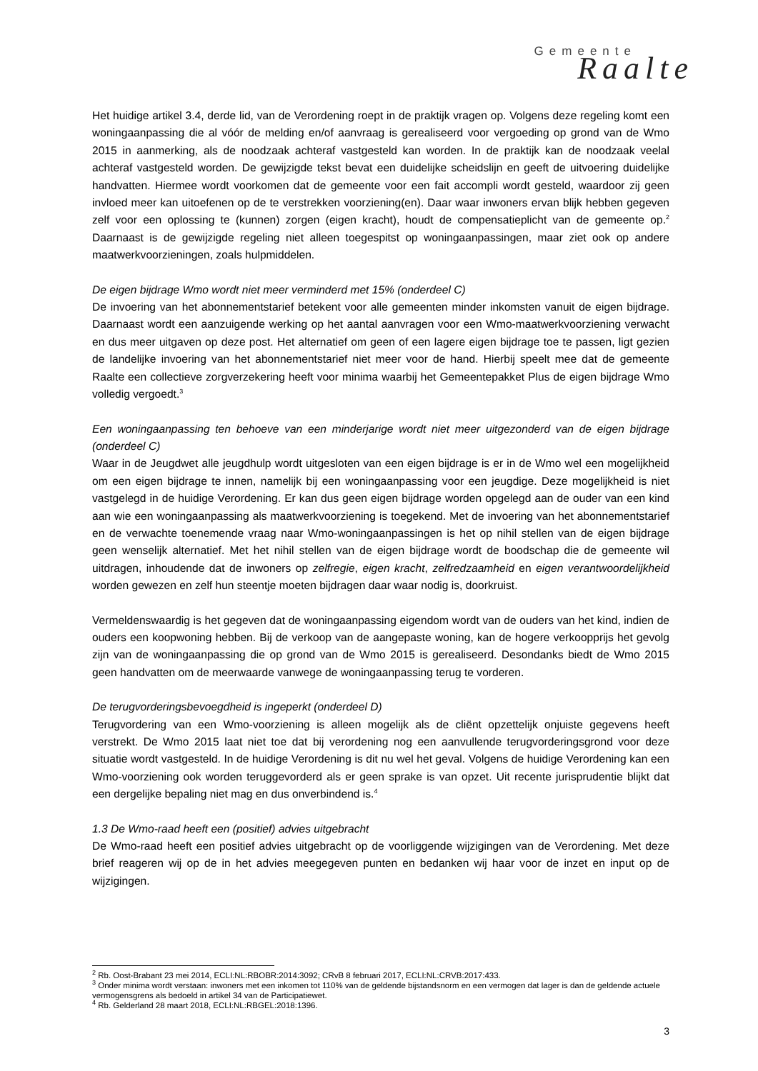Gemeente
Raalte
Het huidige artikel 3.4, derde lid, van de Verordening roept in de praktijk vragen op. Volgens deze regeling komt een woningaanpassing die al vóór de melding en/of aanvraag is gerealiseerd voor vergoeding op grond van de Wmo 2015 in aanmerking, als de noodzaak achteraf vastgesteld kan worden. In de praktijk kan de noodzaak veelal achteraf vastgesteld worden. De gewijzigde tekst bevat een duidelijke scheidslijn en geeft de uitvoering duidelijke handvatten. Hiermee wordt voorkomen dat de gemeente voor een fait accompli wordt gesteld, waardoor zij geen invloed meer kan uitoefenen op de te verstrekken voorziening(en). Daar waar inwoners ervan blijk hebben gegeven zelf voor een oplossing te (kunnen) zorgen (eigen kracht), houdt de compensatieplicht van de gemeente op.<sup>2</sup> Daarnaast is de gewijzigde regeling niet alleen toegespitst op woningaanpassingen, maar ziet ook op andere maatwerkvoorzieningen, zoals hulpmiddelen.
De eigen bijdrage Wmo wordt niet meer verminderd met 15% (onderdeel C)
De invoering van het abonnementstarief betekent voor alle gemeenten minder inkomsten vanuit de eigen bijdrage. Daarnaast wordt een aanzuigende werking op het aantal aanvragen voor een Wmo-maatwerkvoorziening verwacht en dus meer uitgaven op deze post. Het alternatief om geen of een lagere eigen bijdrage toe te passen, ligt gezien de landelijke invoering van het abonnementstarief niet meer voor de hand. Hierbij speelt mee dat de gemeente Raalte een collectieve zorgverzekering heeft voor minima waarbij het Gemeentepakket Plus de eigen bijdrage Wmo volledig vergoedt.<sup>3</sup>
Een woningaanpassing ten behoeve van een minderjarige wordt niet meer uitgezonderd van de eigen bijdrage (onderdeel C)
Waar in de Jeugdwet alle jeugdhulp wordt uitgesloten van een eigen bijdrage is er in de Wmo wel een mogelijkheid om een eigen bijdrage te innen, namelijk bij een woningaanpassing voor een jeugdige. Deze mogelijkheid is niet vastgelegd in de huidige Verordening. Er kan dus geen eigen bijdrage worden opgelegd aan de ouder van een kind aan wie een woningaanpassing als maatwerkvoorziening is toegekend. Met de invoering van het abonnementstarief en de verwachte toenemende vraag naar Wmo-woningaanpassingen is het op nihil stellen van de eigen bijdrage geen wenselijk alternatief. Met het nihil stellen van de eigen bijdrage wordt de boodschap die de gemeente wil uitdragen, inhoudende dat de inwoners op zelfregie, eigen kracht, zelfredzaamheid en eigen verantwoordelijkheid worden gewezen en zelf hun steentje moeten bijdragen daar waar nodig is, doorkruist.
Vermeldenswaardig is het gegeven dat de woningaanpassing eigendom wordt van de ouders van het kind, indien de ouders een koopwoning hebben. Bij de verkoop van de aangepaste woning, kan de hogere verkoopprijs het gevolg zijn van de woningaanpassing die op grond van de Wmo 2015 is gerealiseerd. Desondanks biedt de Wmo 2015 geen handvatten om de meerwaarde vanwege de woningaanpassing terug te vorderen.
De terugvorderingsbevoegdheid is ingeperkt (onderdeel D)
Terugvordering van een Wmo-voorziening is alleen mogelijk als de cliënt opzettelijk onjuiste gegevens heeft verstrekt. De Wmo 2015 laat niet toe dat bij verordening nog een aanvullende terugvorderingsgrond voor deze situatie wordt vastgesteld. In de huidige Verordening is dit nu wel het geval. Volgens de huidige Verordening kan een Wmo-voorziening ook worden teruggevorderd als er geen sprake is van opzet. Uit recente jurisprudentie blijkt dat een dergelijke bepaling niet mag en dus onverbindend is.<sup>4</sup>
1.3 De Wmo-raad heeft een (positief) advies uitgebracht
De Wmo-raad heeft een positief advies uitgebracht op de voorliggende wijzigingen van de Verordening. Met deze brief reageren wij op de in het advies meegegeven punten en bedanken wij haar voor de inzet en input op de wijzigingen.
<sup>2</sup> Rb. Oost-Brabant 23 mei 2014, ECLI:NL:RBOBR:2014:3092; CRvB 8 februari 2017, ECLI:NL:CRVB:2017:433.
<sup>3</sup> Onder minima wordt verstaan: inwoners met een inkomen tot 110% van de geldende bijstandsnorm en een vermogen dat lager is dan de geldende actuele vermogensgrens als bedoeld in artikel 34 van de Participatiewet.
<sup>4</sup> Rb. Gelderland 28 maart 2018, ECLI:NL:RBGEL:2018:1396.
3